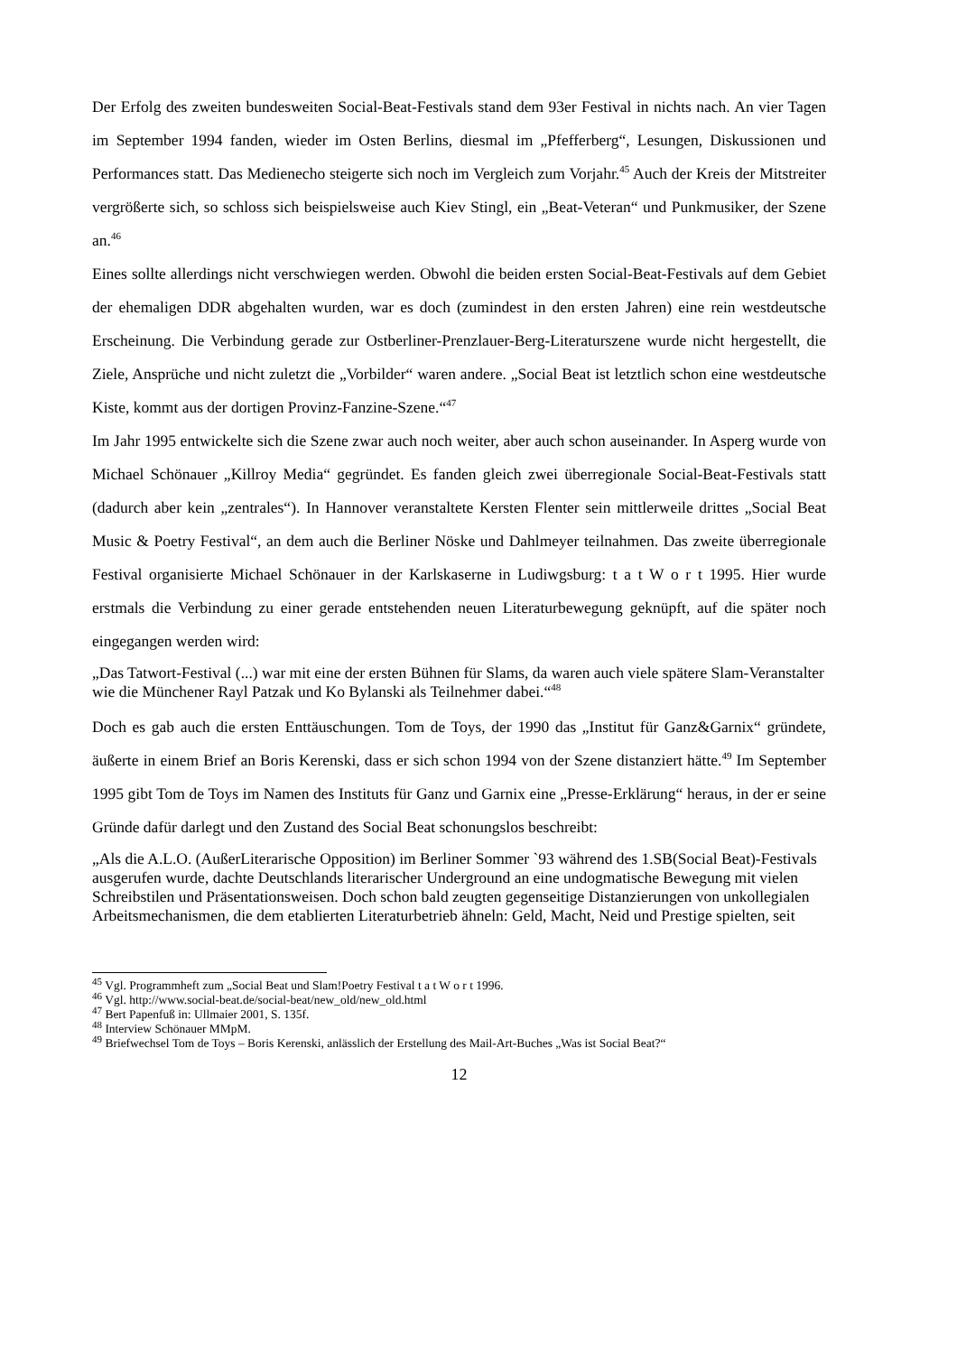Der Erfolg des zweiten bundesweiten Social-Beat-Festivals stand dem 93er Festival in nichts nach. An vier Tagen im September 1994 fanden, wieder im Osten Berlins, diesmal im „Pfefferberg“, Lesungen, Diskussionen und Performances statt. Das Medienecho steigerte sich noch im Vergleich zum Vorjahr.<sup>45</sup> Auch der Kreis der Mitstreiter vergrößerte sich, so schloss sich beispielsweise auch Kiev Stingl, ein „Beat-Veteran“ und Punkmusiker, der Szene an.<sup>46</sup>
Eines sollte allerdings nicht verschwiegen werden. Obwohl die beiden ersten Social-Beat-Festivals auf dem Gebiet der ehemaligen DDR abgehalten wurden, war es doch (zumindest in den ersten Jahren) eine rein westdeutsche Erscheinung. Die Verbindung gerade zur Ostberliner-Prenzlauer-Berg-Literaturszene wurde nicht hergestellt, die Ziele, Ansprüche und nicht zuletzt die „Vorbilder“ waren andere. „Social Beat ist letztlich schon eine westdeutsche Kiste, kommt aus der dortigen Provinz-Fanzine-Szene.“<sup>47</sup>
Im Jahr 1995 entwickelte sich die Szene zwar auch noch weiter, aber auch schon auseinander. In Asperg wurde von Michael Schönauer „Killroy Media“ gegründet. Es fanden gleich zwei überregionale Social-Beat-Festivals statt (dadurch aber kein „zentrales“). In Hannover veranstaltete Kersten Flenter sein mittlerweile drittes „Social Beat Music & Poetry Festival“, an dem auch die Berliner Nöske und Dahlmeyer teilnahmen. Das zweite überregionale Festival organisierte Michael Schönauer in der Karlskaserne in Ludiwgsburg: t a t W o r t 1995. Hier wurde erstmals die Verbindung zu einer gerade entstehenden neuen Literaturbewegung geknüpft, auf die später noch eingegangen werden wird:
„Das Tatwort-Festival (...) war mit eine der ersten Bühnen für Slams, da waren auch viele spätere Slam-Veranstalter wie die Münchener Rayl Patzak und Ko Bylanski als Teilnehmer dabei.“<sup>48</sup>
Doch es gab auch die ersten Enttäuschungen. Tom de Toys, der 1990 das „Institut für Ganz&Garnix“ gründete, äußerte in einem Brief an Boris Kerenski, dass er sich schon 1994 von der Szene distanziert hätte.<sup>49</sup> Im September 1995 gibt Tom de Toys im Namen des Instituts für Ganz und Garnix eine „Presse-Erklärung“ heraus, in der er seine Gründe dafür darlegt und den Zustand des Social Beat schonungslos beschreibt:
„Als die A.L.O. (AußerLiterarische Opposition) im Berliner Sommer `93 während des 1.SB(Social Beat)-Festivals ausgerufen wurde, dachte Deutschlands literarischer Underground an eine undogmatische Bewegung mit vielen Schreibstilen und Präsentationsweisen. Doch schon bald zeugten gegenseitige Distanzierungen von unkollegialen Arbeitsmechanismen, die dem etablierten Literaturbetrieb ähneln: Geld, Macht, Neid und Prestige spielten, seit
<sup>45</sup> Vgl. Programmheft zum „Social Beat und Slam!Poetry Festival t a t W o r t 1996.
<sup>46</sup> Vgl. http://www.social-beat.de/social-beat/new_old/new_old.html
<sup>47</sup> Bert Papenfuß in: Ullmaier 2001, S. 135f.
<sup>48</sup> Interview Schönauer MMpM.
<sup>49</sup> Briefwechsel Tom de Toys – Boris Kerenski, anlässlich der Erstellung des Mail-Art-Buches „Was ist Social Beat?“
12